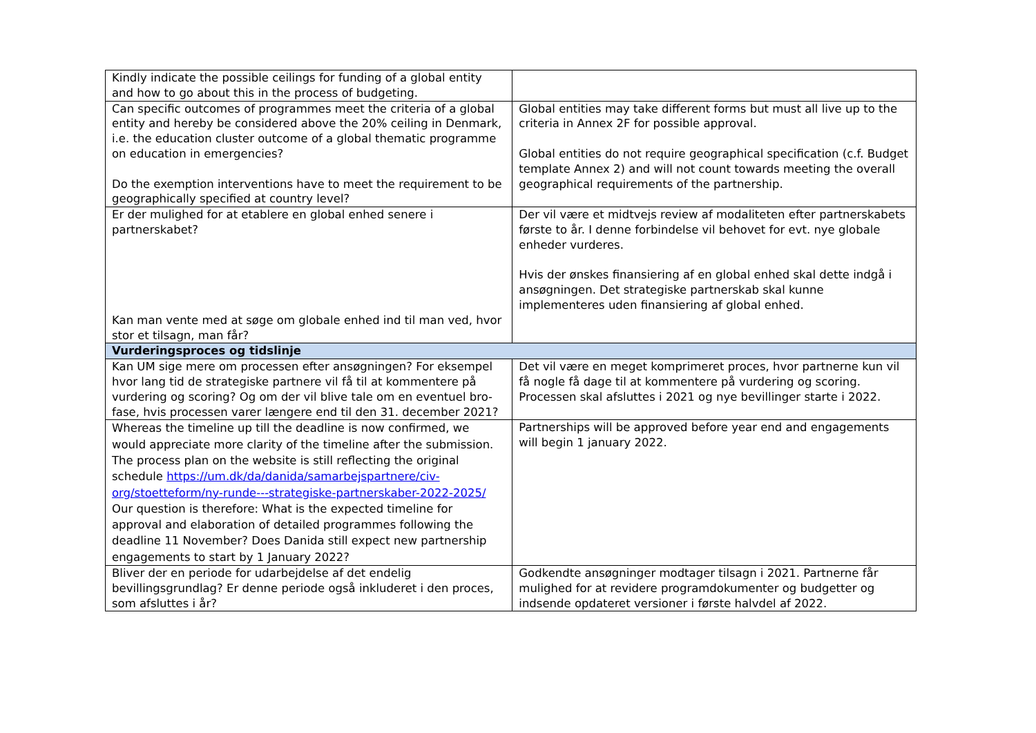| Kindly indicate the possible ceilings for funding of a global entity and how to go about this in the process of budgeting. | |
| Can specific outcomes of programmes meet the criteria of a global entity and hereby be considered above the 20% ceiling in Denmark, i.e. the education cluster outcome of a global thematic programme on education in emergencies? Do the exemption interventions have to meet the requirement to be geographically specified at country level? | Global entities may take different forms but must all live up to the criteria in Annex 2F for possible approval. Global entities do not require geographical specification (c.f. Budget template Annex 2) and will not count towards meeting the overall geographical requirements of the partnership. |
| Er der mulighed for at etablere en global enhed senere i partnerskabet? Kan man vente med at søge om globale enhed ind til man ved, hvor stor et tilsagn, man får? | Der vil være et midtvejs review af modaliteten efter partnerskabets første to år. I denne forbindelse vil behovet for evt. nye globale enheder vurderes. Hvis der ønskes finansiering af en global enhed skal dette indgå i ansøgningen. Det strategiske partnerskab skal kunne implementeres uden finansiering af global enhed. |
| Vurderingsproces og tidslinje | |
| Kan UM sige mere om processen efter ansøgningen? For eksempel hvor lang tid de strategiske partnere vil få til at kommentere på vurdering og scoring? Og om der vil blive tale om en eventuel bro-fase, hvis processen varer længere end til den 31. december 2021? | Det vil være en meget komprimeret proces, hvor partnerne kun vil få nogle få dage til at kommentere på vurdering og scoring. Processen skal afsluttes i 2021 og nye bevillinger starte i 2022. |
| Whereas the timeline up till the deadline is now confirmed, we would appreciate more clarity of the timeline after the submission. The process plan on the website is still reflecting the original schedule https://um.dk/da/danida/samarbejspartnere/civ-org/stoetteform/ny-runde---strategiske-partnerskaber-2022-2025/ Our question is therefore: What is the expected timeline for approval and elaboration of detailed programmes following the deadline 11 November? Does Danida still expect new partnership engagements to start by 1 January 2022? | Partnerships will be approved before year end and engagements will begin 1 january 2022. |
| Bliver der en periode for udarbejdelse af det endelig bevillingsgrundlag? Er denne periode også inkluderet i den proces, som afsluttes i år? | Godkendte ansøgninger modtager tilsagn i 2021. Partnerne får mulighed for at revidere programdokumenter og budgetter og indsende opdateret versioner i første halvdel af 2022. |